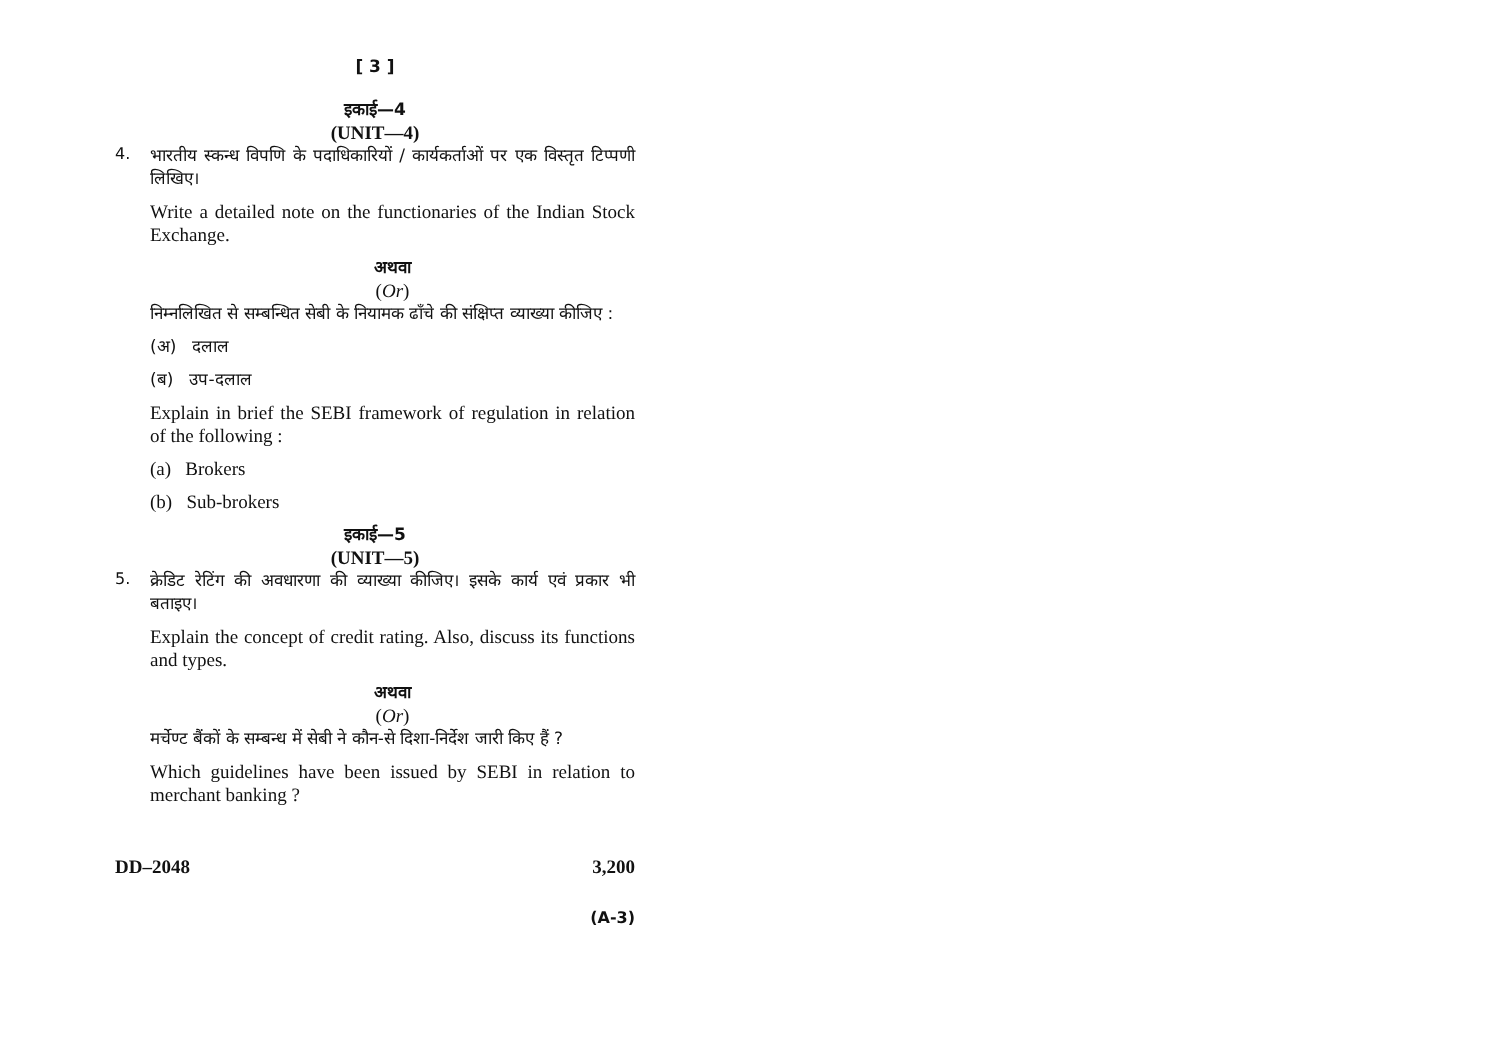[ 3 ]
इकाई—4
(UNIT—4)
4.
भारतीय स्कन्ध विपणि के पदाधिकारियों / कार्यकर्ताओं पर एक विस्तृत टिप्पणी लिखिए।
Write a detailed note on the functionaries of the Indian Stock Exchange.
अथवा
(Or)
निम्नलिखित से सम्बन्धित सेबी के नियामक ढाँचे की संक्षिप्त व्याख्या कीजिए :
(अ) दलाल
(ब) उप-दलाल
Explain in brief the SEBI framework of regulation in relation of the following :
(a) Brokers
(b) Sub-brokers
इकाई—5
(UNIT—5)
5.
क्रेडिट रेटिंग की अवधारणा की व्याख्या कीजिए। इसके कार्य एवं प्रकार भी बताइए।
Explain the concept of credit rating. Also, discuss its functions and types.
अथवा
(Or)
मर्चेण्ट बैंकों के सम्बन्ध में सेबी ने कौन-से दिशा-निर्देश जारी किए हैं ?
Which guidelines have been issued by SEBI in relation to merchant banking ?
DD–2048 3,200
(A-3)